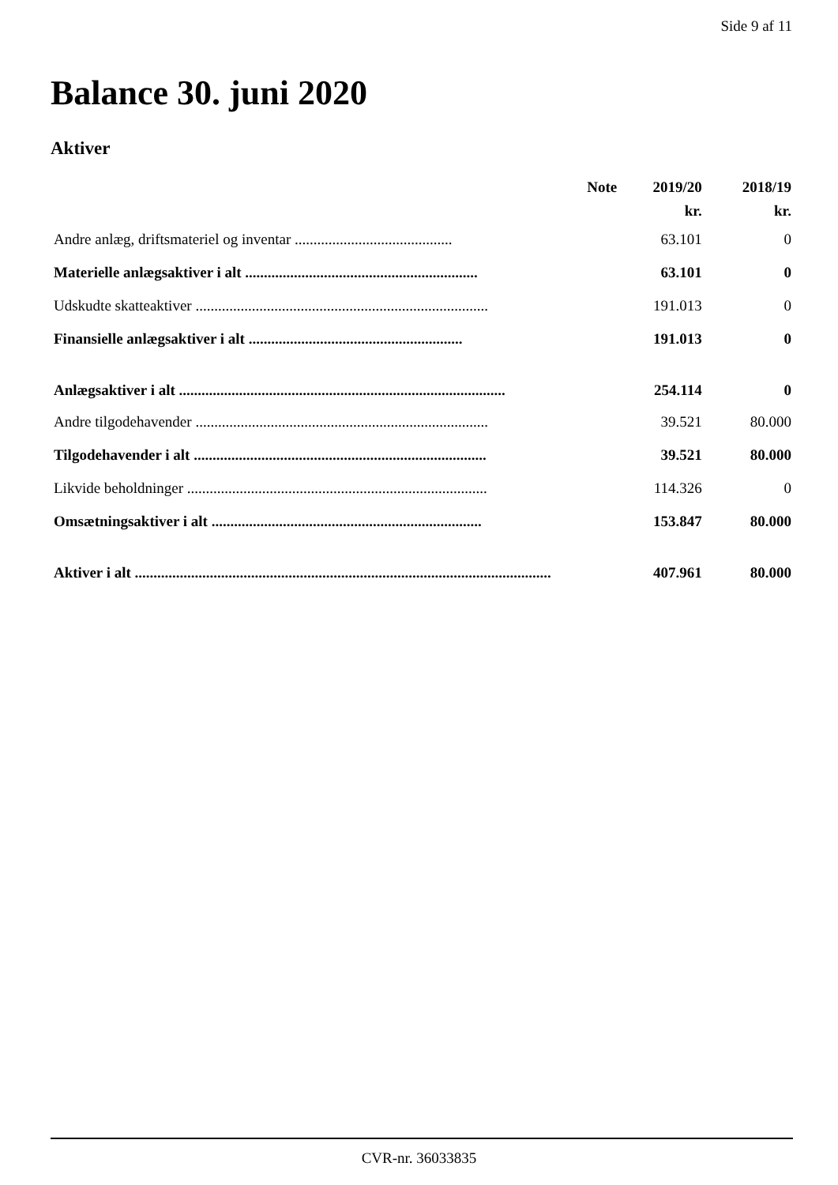Side 9 af 11
Balance 30. juni 2020
Aktiver
| | Note | 2019/20 | 2018/19 |
| --- | --- | --- | --- |
| | | kr. | kr. |
| Andre anlæg, driftsmateriel og inventar .......................................... | | 63.101 | 0 |
| Materielle anlægsaktiver i alt .............................................................. | | 63.101 | 0 |
| Udskudte skatteaktiver .............................................................................. | | 191.013 | 0 |
| Finansielle anlægsaktiver i alt ......................................................... | | 191.013 | 0 |
| Anlægsaktiver i alt ....................................................................................... | | 254.114 | 0 |
| Andre tilgodehavender .............................................................................. | | 39.521 | 80.000 |
| Tilgodehavender i alt .............................................................................. | | 39.521 | 80.000 |
| Likvide beholdninger ................................................................................ | | 114.326 | 0 |
| Omsætningsaktiver i alt ........................................................................ | | 153.847 | 80.000 |
| Aktiver i alt ............................................................................................................... | | 407.961 | 80.000 |
CVR-nr. 36033835